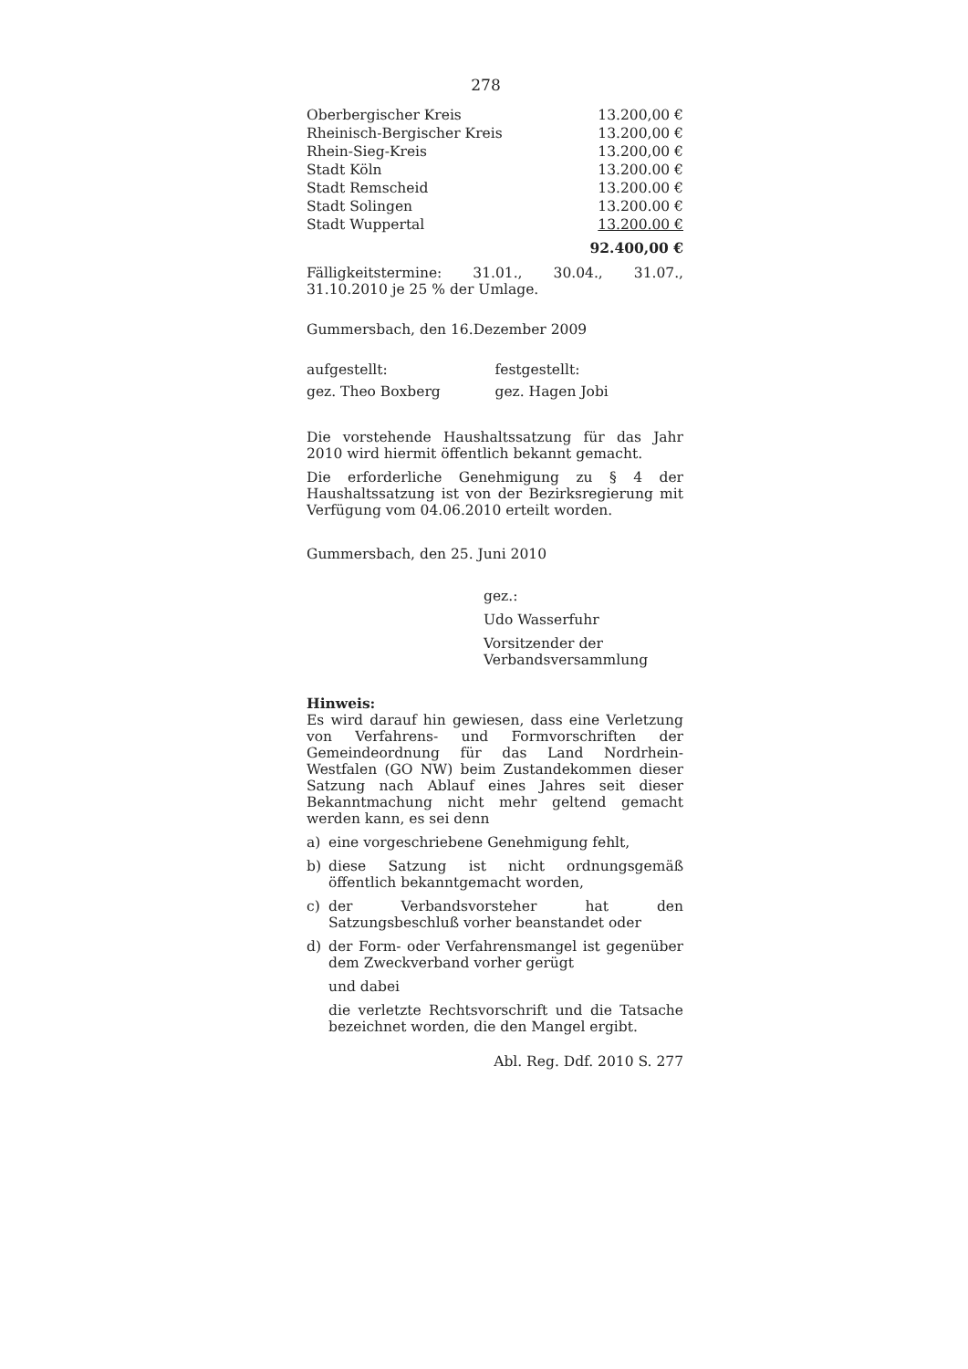278
| Oberbergischer Kreis | 13.200,00 € |
| Rheinisch-Bergischer Kreis | 13.200,00 € |
| Rhein-Sieg-Kreis | 13.200,00 € |
| Stadt Köln | 13.200.00 € |
| Stadt Remscheid | 13.200.00 € |
| Stadt Solingen | 13.200.00 € |
| Stadt Wuppertal | 13.200.00 € |
| | 92.400,00 € |
Fälligkeitstermine: 31.01., 30.04., 31.07., 31.10.2010 je 25 % der Umlage.
Gummersbach, den 16.Dezember 2009
aufgestellt: festgestellt:
gez. Theo Boxberg gez. Hagen Jobi
Die vorstehende Haushaltssatzung für das Jahr 2010 wird hiermit öffentlich bekannt gemacht.
Die erforderliche Genehmigung zu § 4 der Haushaltssatzung ist von der Bezirksregierung mit Verfügung vom 04.06.2010 erteilt worden.
Gummersbach, den 25. Juni 2010
gez.:
Udo Wasserfuhr
Vorsitzender der
Verbandsversammlung
Hinweis:
Es wird darauf hin gewiesen, dass eine Verletzung von Verfahrens- und Formvorschriften der Gemeindeordnung für das Land Nordrhein-Westfalen (GO NW) beim Zustandekommen dieser Satzung nach Ablauf eines Jahres seit dieser Bekanntmachung nicht mehr geltend gemacht werden kann, es sei denn
a) eine vorgeschriebene Genehmigung fehlt,
b) diese Satzung ist nicht ordnungsgemäß öffentlich bekanntgemacht worden,
c) der Verbandsvorsteher hat den Satzungsbeschluß vorher beanstandet oder
d) der Form- oder Verfahrensmangel ist gegenüber dem Zweckverband vorher gerügt
und dabei
die verletzte Rechtsvorschrift und die Tatsache bezeichnet worden, die den Mangel ergibt.
Abl. Reg. Ddf. 2010 S. 277